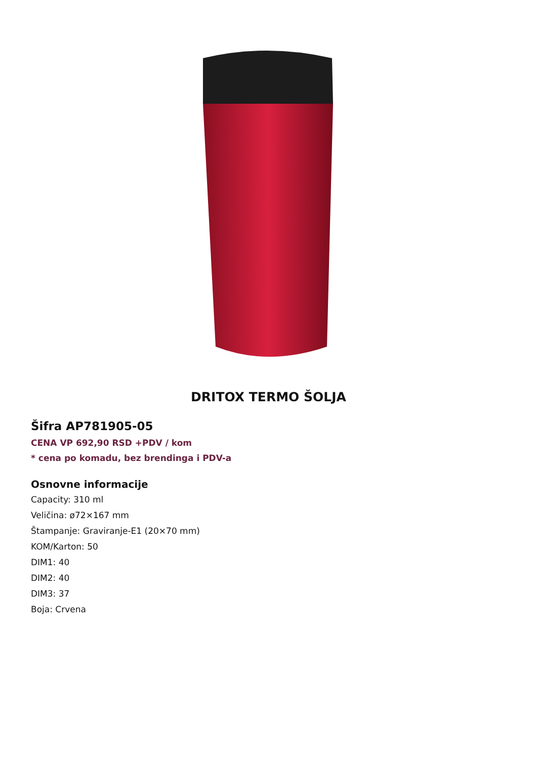DRITOX TERMO ŠOLJA
Šifra AP781905-05
CENA VP 692,90 RSD +PDV / kom
* cena po komadu, bez brendinga i PDV-a
Osnovne informacije
Capacity: 310 ml
Veličina: ø72×167 mm
Štampanje: Graviranje-E1 (20×70 mm)
KOM/Karton: 50
DIM1: 40
DIM2: 40
DIM3: 37
Boja: Crvena